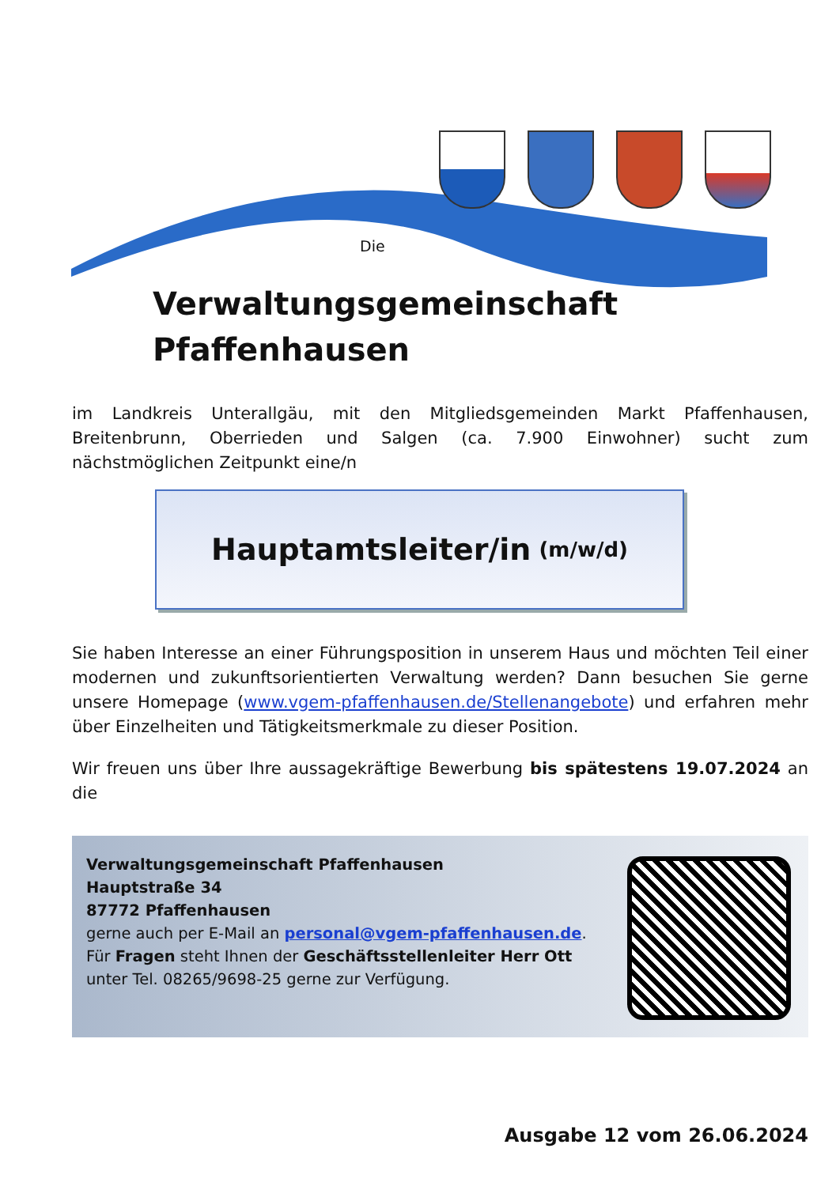Die
Verwaltungsgemeinschaft
Pfaffenhausen
im Landkreis Unterallgäu, mit den Mitgliedsgemeinden Markt Pfaffenhausen, Breitenbrunn, Oberrieden und Salgen (ca. 7.900 Einwohner) sucht zum nächstmöglichen Zeitpunkt eine/n
Hauptamtsleiter/in (m/w/d)
Sie haben Interesse an einer Führungsposition in unserem Haus und möchten Teil einer modernen und zukunftsorientierten Verwaltung werden? Dann besuchen Sie gerne unsere Homepage (www.vgem-pfaffenhausen.de/Stellenangebote) und erfahren mehr über Einzelheiten und Tätigkeitsmerkmale zu dieser Position.
Wir freuen uns über Ihre aussagekräftige Bewerbung bis spätestens 19.07.2024 an die
Verwaltungsgemeinschaft Pfaffenhausen
Hauptstraße 34
87772 Pfaffenhausen
gerne auch per E-Mail an personal@vgem-pfaffenhausen.de.
Für Fragen steht Ihnen der Geschäftsstellenleiter Herr Ott
unter Tel. 08265/9698-25 gerne zur Verfügung.
Ausgabe 12 vom 26.06.2024